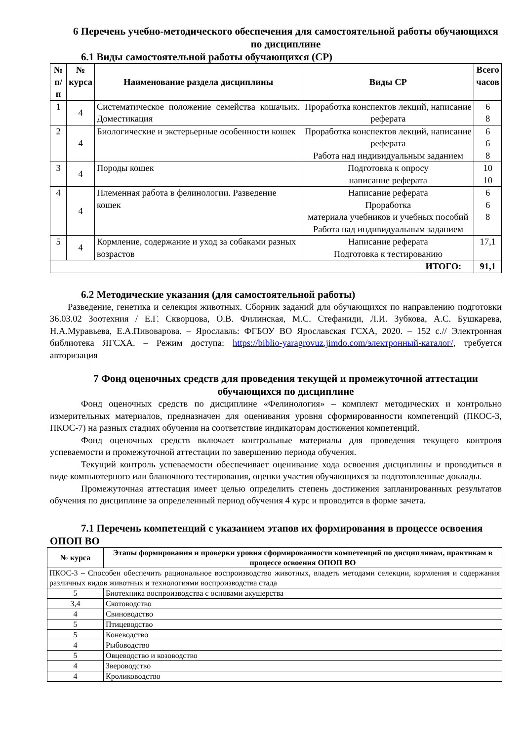6 Перечень учебно-методического обеспечения для самостоятельной работы обучающихся по дисциплине
6.1 Виды самостоятельной работы обучающихся (СР)
| № п/п | № курса | Наименование раздела дисциплины | Виды СР | Всего часов |
| --- | --- | --- | --- | --- |
| 1 | 4 | Систематическое положение семейства кошачьих. Доместикация | Проработка конспектов лекций, написание реферата | 6 8 |
| 2 | 4 | Биологические и экстерьерные особенности кошек | Проработка конспектов лекций, написание реферата Работа над индивидуальным заданием | 6 6 8 |
| 3 | 4 | Породы кошек | Подготовка к опросу написание реферата | 10 10 |
| 4 | 4 | Племенная работа в фелинологии. Разведение кошек | Написание реферата Проработка материала учебников и учебных пособий Работа над индивидуальным заданием | 6 6 8 |
| 5 | 4 | Кормление, содержание и уход за собаками разных возрастов | Написание реферата Подготовка к тестированию | 17,1 |
| ИТОГО: | | | | 91,1 |
6.2 Методические указания (для самостоятельной работы)
Разведение, генетика и селекция животных. Сборник заданий для обучающихся по направлению подготовки 36.03.02 Зоотехния / Е.Г. Скворцова, О.В. Филинская, М.С. Стефаниди, Л.И. Зубкова, А.С. Бушкарева, Н.А.Муравьева, Е.А.Пивоварова. – Ярославль: ФГБОУ ВО Ярославская ГСХА, 2020. – 152 с.// Электронная библиотека ЯГСХА. – Режим доступа: https://biblio-yaragrovuz.jimdo.com/электронный-каталог/, требуется авторизация
7 Фонд оценочных средств для проведения текущей и промежуточной аттестации обучающихся по дисциплине
Фонд оценочных средств по дисциплине «Фелинология» – комплект методических и контрольно измерительных материалов, предназначен для оценивания уровня сформированности компетенций (ПКОС-3, ПКОС-7) на разных стадиях обучения на соответствие индикаторам достижения компетенций.
Фонд оценочных средств включает контрольные материалы для проведения текущего контроля успеваемости и промежуточной аттестации по завершению периода обучения.
Текущий контроль успеваемости обеспечивает оценивание хода освоения дисциплины и проводиться в виде компьютерного или бланочного тестирования, оценки участия обучающихся за подготовленные доклады.
Промежуточная аттестация имеет целью определить степень достижения запланированных результатов обучения по дисциплине за определенный период обучения 4 курс и проводится в форме зачета.
7.1 Перечень компетенций с указанием этапов их формирования в процессе освоения ОПОП ВО
| № курса | Этапы формирования и проверки уровня сформированности компетенций по дисциплинам, практикам в процессе освоения ОПОП ВО |
| --- | --- |
| ПКОС-3 – Способен обеспечить рациональное воспроизводство животных, владеть методами селекции, кормления и содержания различных видов животных и технологиями воспроизводства стада | |
| 5 | Биотехника воспроизводства с основами акушерства |
| 3,4 | Скотоводство |
| 4 | Свиноводство |
| 5 | Птицеводство |
| 5 | Коневодство |
| 4 | Рыбоводство |
| 5 | Овцеводство и козоводство |
| 4 | Звероводство |
| 4 | Кролиководство |